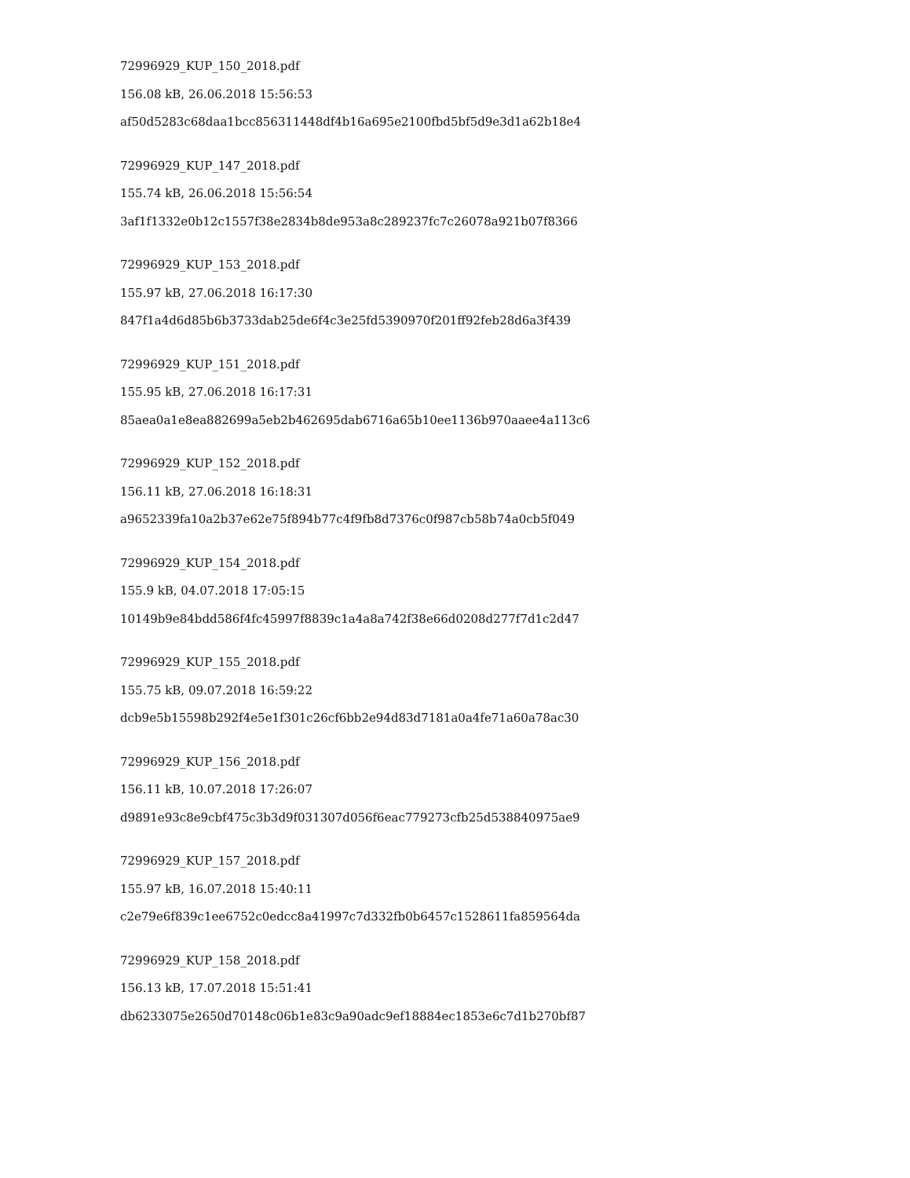72996929_KUP_150_2018.pdf
156.08 kB, 26.06.2018 15:56:53
af50d5283c68daa1bcc856311448df4b16a695e2100fbd5bf5d9e3d1a62b18e4
72996929_KUP_147_2018.pdf
155.74 kB, 26.06.2018 15:56:54
3af1f1332e0b12c1557f38e2834b8de953a8c289237fc7c26078a921b07f8366
72996929_KUP_153_2018.pdf
155.97 kB, 27.06.2018 16:17:30
847f1a4d6d85b6b3733dab25de6f4c3e25fd5390970f201ff92feb28d6a3f439
72996929_KUP_151_2018.pdf
155.95 kB, 27.06.2018 16:17:31
85aea0a1e8ea882699a5eb2b462695dab6716a65b10ee1136b970aaee4a113c6
72996929_KUP_152_2018.pdf
156.11 kB, 27.06.2018 16:18:31
a9652339fa10a2b37e62e75f894b77c4f9fb8d7376c0f987cb58b74a0cb5f049
72996929_KUP_154_2018.pdf
155.9 kB, 04.07.2018 17:05:15
10149b9e84bdd586f4fc45997f8839c1a4a8a742f38e66d0208d277f7d1c2d47
72996929_KUP_155_2018.pdf
155.75 kB, 09.07.2018 16:59:22
dcb9e5b15598b292f4e5e1f301c26cf6bb2e94d83d7181a0a4fe71a60a78ac30
72996929_KUP_156_2018.pdf
156.11 kB, 10.07.2018 17:26:07
d9891e93c8e9cbf475c3b3d9f031307d056f6eac779273cfb25d538840975ae9
72996929_KUP_157_2018.pdf
155.97 kB, 16.07.2018 15:40:11
c2e79e6f839c1ee6752c0edcc8a41997c7d332fb0b6457c1528611fa859564da
72996929_KUP_158_2018.pdf
156.13 kB, 17.07.2018 15:51:41
db6233075e2650d70148c06b1e83c9a90adc9ef18884ec1853e6c7d1b270bf87